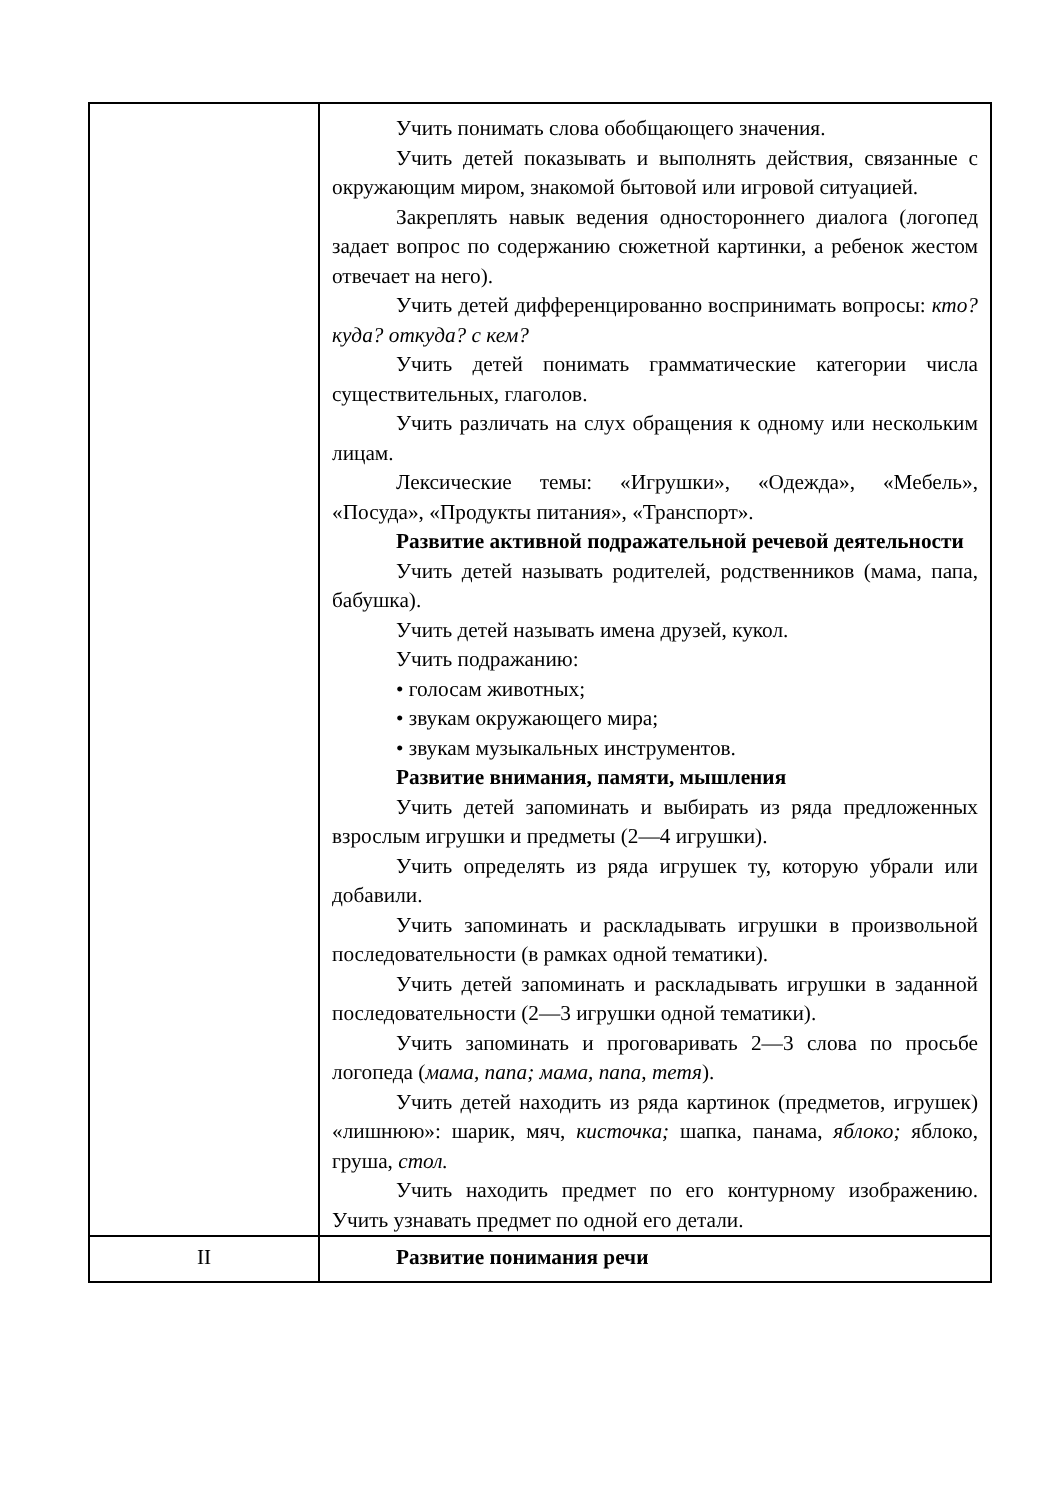| | Учить понимать слова обобщающего значения. Учить детей показывать и выполнять действия, связанные с окружающим миром, знакомой бытовой или игровой ситуацией. Закреплять навык ведения одностороннего диалога (логопед задает вопрос по содержанию сюжетной картинки, а ребенок жестом отвечает на него). Учить детей дифференцированно воспринимать вопросы: кто? куда? откуда? с кем? Учить детей понимать грамматические категории числа существительных, глаголов. Учить различать на слух обращения к одному или нескольким лицам. Лексические темы: «Игрушки», «Одежда», «Мебель», «Посуда», «Продукты питания», «Транспорт». Развитие активной подражательной речевой деятельности Учить детей называть родителей, родственников (мама, папа, бабушка). Учить детей называть имена друзей, кукол. Учить подражанию: • голосам животных; • звукам окружающего мира; • звукам музыкальных инструментов. Развитие внимания, памяти, мышления Учить детей запоминать и выбирать из ряда предложенных взрослым игрушки и предметы (2—4 игрушки). Учить определять из ряда игрушек ту, которую убрали или добавили. Учить запоминать и раскладывать игрушки в произвольной последовательности (в рамках одной тематики). Учить детей запоминать и раскладывать игрушки в заданной последовательности (2—3 игрушки одной тематики). Учить запоминать и проговаривать 2—3 слова по просьбе логопеда ( мама, папа; мама, папа, тетя ). Учить детей находить из ряда картинок (предметов, игрушек) «лишнюю»: шарик, мяч, кисточка; шапка, панама, яблоко; яблоко, груша, стол. Учить находить предмет по его контурному изображению. Учить узнавать предмет по одной его детали. |
| II | Развитие понимания речи |